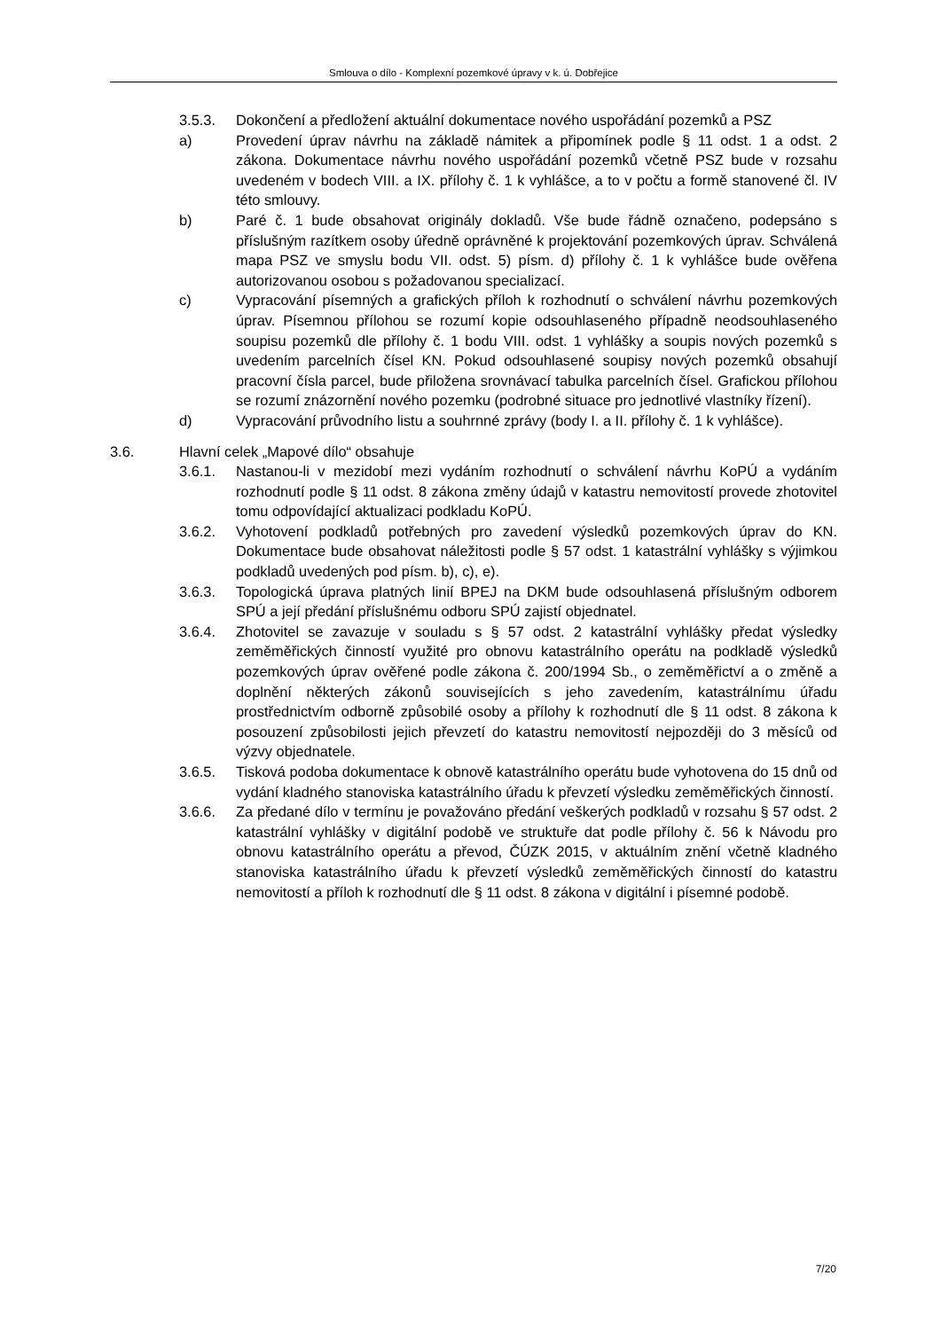Smlouva o dílo - Komplexní pozemkové úpravy v k. ú. Dobřejice
3.5.3. Dokončení a předložení aktuální dokumentace nového uspořádání pozemků a PSZ
a) Provedení úprav návrhu na základě námitek a připomínek podle § 11 odst. 1 a odst. 2 zákona. Dokumentace návrhu nového uspořádání pozemků včetně PSZ bude v rozsahu uvedeném v bodech VIII. a IX. přílohy č. 1 k vyhlášce, a to v počtu a formě stanovené čl. IV této smlouvy.
b) Paré č. 1 bude obsahovat originály dokladů. Vše bude řádně označeno, podepsáno s příslušným razítkem osoby úředně oprávněné k projektování pozemkových úprav. Schválená mapa PSZ ve smyslu bodu VII. odst. 5) písm. d) přílohy č. 1 k vyhlášce bude ověřena autorizovanou osobou s požadovanou specializací.
c) Vypracování písemných a grafických příloh k rozhodnutí o schválení návrhu pozemkových úprav. Písemnou přílohou se rozumí kopie odsouhlaseného případně neodsouhlaseného soupisu pozemků dle přílohy č. 1 bodu VIII. odst. 1 vyhlášky a soupis nových pozemků s uvedením parcelních čísel KN. Pokud odsouhlasené soupisy nových pozemků obsahují pracovní čísla parcel, bude přiložena srovnávací tabulka parcelních čísel. Grafickou přílohou se rozumí znázornění nového pozemku (podrobné situace pro jednotlivé vlastníky řízení).
d) Vypracování průvodního listu a souhrnné zprávy (body I. a II. přílohy č. 1 k vyhlášce).
3.6. Hlavní celek „Mapové dílo“ obsahuje
3.6.1. Nastanou-li v mezidobí mezi vydáním rozhodnutí o schválení návrhu KoPÚ a vydáním rozhodnutí podle § 11 odst. 8 zákona změny údajů v katastru nemovitostí provede zhotovitel tomu odpovídající aktualizaci podkladu KoPÚ.
3.6.2. Vyhotovení podkladů potřebných pro zavedení výsledků pozemkových úprav do KN. Dokumentace bude obsahovat náležitosti podle § 57 odst. 1 katastrální vyhlášky s výjimkou podkladů uvedených pod písm. b), c), e).
3.6.3. Topologická úprava platných linií BPEJ na DKM bude odsouhlasená příslušným odborem SPÚ a její předání příslušnému odboru SPÚ zajistí objednatel.
3.6.4. Zhotovitel se zavazuje v souladu s § 57 odst. 2 katastrální vyhlášky předat výsledky zeměměřických činností využité pro obnovu katastrálního operátu na podkladě výsledků pozemkových úprav ověřené podle zákona č. 200/1994 Sb., o zeměměřictví a o změně a doplnění některých zákonů souvisejících s jeho zavedením, katastrálnímu úřadu prostřednictvím odborně způsobilé osoby a přílohy k rozhodnutí dle § 11 odst. 8 zákona k posouzení způsobilosti jejich převzetí do katastru nemovitostí nejpozději do 3 měsíců od výzvy objednatele.
3.6.5. Tisková podoba dokumentace k obnově katastrálního operátu bude vyhotovena do 15 dnů od vydání kladného stanoviska katastrálního úřadu k převzetí výsledku zeměměřických činností.
3.6.6. Za předané dílo v termínu je považováno předání veškerých podkladů v rozsahu § 57 odst. 2 katastrální vyhlášky v digitální podobě ve struktuře dat podle přílohy č. 56 k Návodu pro obnovu katastrálního operátu a převod, ČÚZK 2015, v aktuálním znění včetně kladného stanoviska katastrálního úřadu k převzetí výsledků zeměměřických činností do katastru nemovitostí a příloh k rozhodnutí dle § 11 odst. 8 zákona v digitální i písemné podobě.
7/20